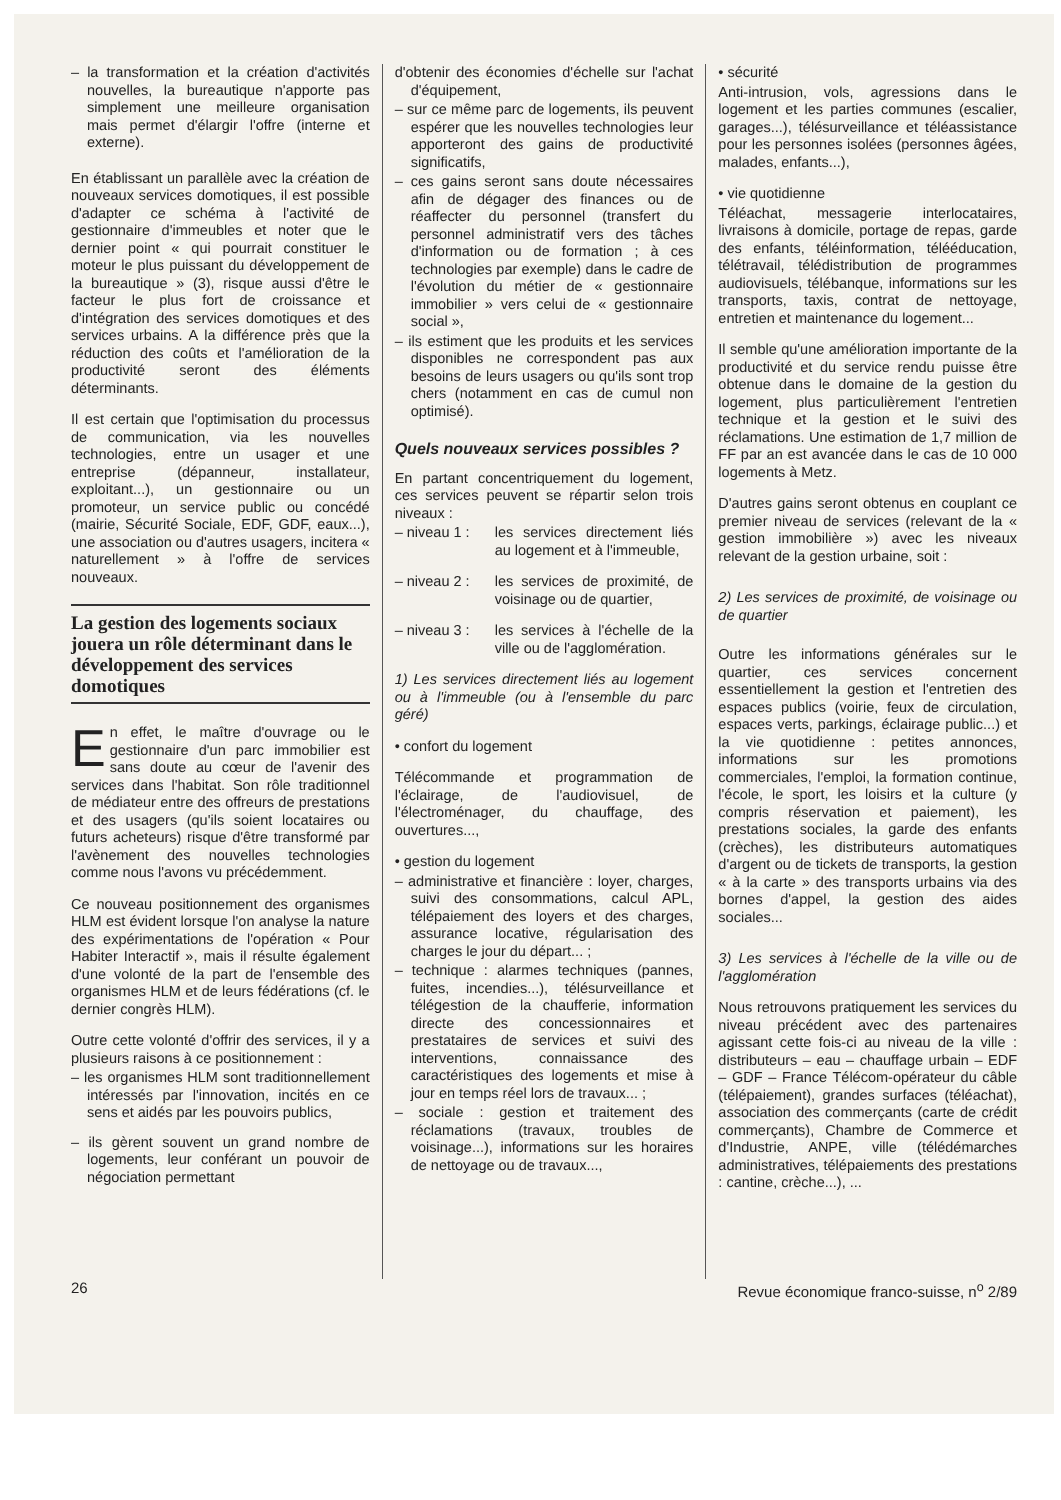– la transformation et la création d'activités nouvelles, la bureautique n'apporte pas simplement une meilleure organisation mais permet d'élargir l'offre (interne et externe).
En établissant un parallèle avec la création de nouveaux services domotiques, il est possible d'adapter ce schéma à l'activité de gestionnaire d'immeubles et noter que le dernier point « qui pourrait constituer le moteur le plus puissant du développement de la bureautique » (3), risque aussi d'être le facteur le plus fort de croissance et d'intégration des services domotiques et des services urbains. A la différence près que la réduction des coûts et l'amélioration de la productivité seront des éléments déterminants.
Il est certain que l'optimisation du processus de communication, via les nouvelles technologies, entre un usager et une entreprise (dépanneur, installateur, exploitant...), un gestionnaire ou un promoteur, un service public ou concédé (mairie, Sécurité Sociale, EDF, GDF, eaux...), une association ou d'autres usagers, incitera « naturellement » à l'offre de services nouveaux.
La gestion des logements sociaux jouera un rôle déterminant dans le développement des services domotiques
En effet, le maître d'ouvrage ou le gestionnaire d'un parc immobilier est sans doute au cœur de l'avenir des services dans l'habitat. Son rôle traditionnel de médiateur entre des offreurs de prestations et des usagers (qu'ils soient locataires ou futurs acheteurs) risque d'être transformé par l'avènement des nouvelles technologies comme nous l'avons vu précédemment.
Ce nouveau positionnement des organismes HLM est évident lorsque l'on analyse la nature des expérimentations de l'opération « Pour Habiter Interactif », mais il résulte également d'une volonté de la part de l'ensemble des organismes HLM et de leurs fédérations (cf. le dernier congrès HLM).
Outre cette volonté d'offrir des services, il y a plusieurs raisons à ce positionnement :
– les organismes HLM sont traditionnellement intéressés par l'innovation, incités en ce sens et aidés par les pouvoirs publics,
– ils gèrent souvent un grand nombre de logements, leur conférant un pouvoir de négociation permettant
d'obtenir des économies d'échelle sur l'achat d'équipement,
– sur ce même parc de logements, ils peuvent espérer que les nouvelles technologies leur apporteront des gains de productivité significatifs,
– ces gains seront sans doute nécessaires afin de dégager des finances ou de réaffecter du personnel (transfert du personnel administratif vers des tâches d'information ou de formation ; à ces technologies par exemple) dans le cadre de l'évolution du métier de « gestionnaire immobilier » vers celui de « gestionnaire social »,
– ils estiment que les produits et les services disponibles ne correspondent pas aux besoins de leurs usagers ou qu'ils sont trop chers (notamment en cas de cumul non optimisé).
Quels nouveaux services possibles ?
En partant concentriquement du logement, ces services peuvent se répartir selon trois niveaux :
– niveau 1 : les services directement liés au logement et à l'immeuble,
– niveau 2 : les services de proximité, de voisinage ou de quartier,
– niveau 3 : les services à l'échelle de la ville ou de l'agglomération.
1) Les services directement liés au logement ou à l'immeuble (ou à l'ensemble du parc géré)
• confort du logement
Télécommande et programmation de l'éclairage, de l'audiovisuel, de l'électroménager, du chauffage, des ouvertures...,
• gestion du logement
– administrative et financière : loyer, charges, suivi des consommations, calcul APL, télépaiement des loyers et des charges, assurance locative, régularisation des charges le jour du départ... ;
– technique : alarmes techniques (pannes, fuites, incendies...), télésurveillance et télégestion de la chaufferie, information directe des concessionnaires et prestataires de services et suivi des interventions, connaissance des caractéristiques des logements et mise à jour en temps réel lors de travaux... ;
– sociale : gestion et traitement des réclamations (travaux, troubles de voisinage...), informations sur les horaires de nettoyage ou de travaux...,
• sécurité
Anti-intrusion, vols, agressions dans le logement et les parties communes (escalier, garages...), télésurveillance et téléassistance pour les personnes isolées (personnes âgées, malades, enfants...),
• vie quotidienne
Téléachat, messagerie interlocataires, livraisons à domicile, portage de repas, garde des enfants, téléinformation, télééducation, télétravail, télédistribution de programmes audiovisuels, télébanque, informations sur les transports, taxis, contrat de nettoyage, entretien et maintenance du logement...
Il semble qu'une amélioration importante de la productivité et du service rendu puisse être obtenue dans le domaine de la gestion du logement, plus particulièrement l'entretien technique et la gestion et le suivi des réclamations. Une estimation de 1,7 million de FF par an est avancée dans le cas de 10 000 logements à Metz.
D'autres gains seront obtenus en couplant ce premier niveau de services (relevant de la « gestion immobilière ») avec les niveaux relevant de la gestion urbaine, soit :
2) Les services de proximité, de voisinage ou de quartier
Outre les informations générales sur le quartier, ces services concernent essentiellement la gestion et l'entretien des espaces publics (voirie, feux de circulation, espaces verts, parkings, éclairage public...) et la vie quotidienne : petites annonces, informations sur les promotions commerciales, l'emploi, la formation continue, l'école, le sport, les loisirs et la culture (y compris réservation et paiement), les prestations sociales, la garde des enfants (crèches), les distributeurs automatiques d'argent ou de tickets de transports, la gestion « à la carte » des transports urbains via des bornes d'appel, la gestion des aides sociales...
3) Les services à l'échelle de la ville ou de l'agglomération
Nous retrouvons pratiquement les services du niveau précédent avec des partenaires agissant cette fois-ci au niveau de la ville : distributeurs – eau – chauffage urbain – EDF – GDF – France Télécom-opérateur du câble (télépaiement), grandes surfaces (téléachat), association des commerçants (carte de crédit commerçants), Chambre de Commerce et d'Industrie, ANPE, ville (télédémarches administratives, télépaiements des prestations : cantine, crèche...), ...
26 Revue économique franco-suisse, n<sup>o</sup> 2/89